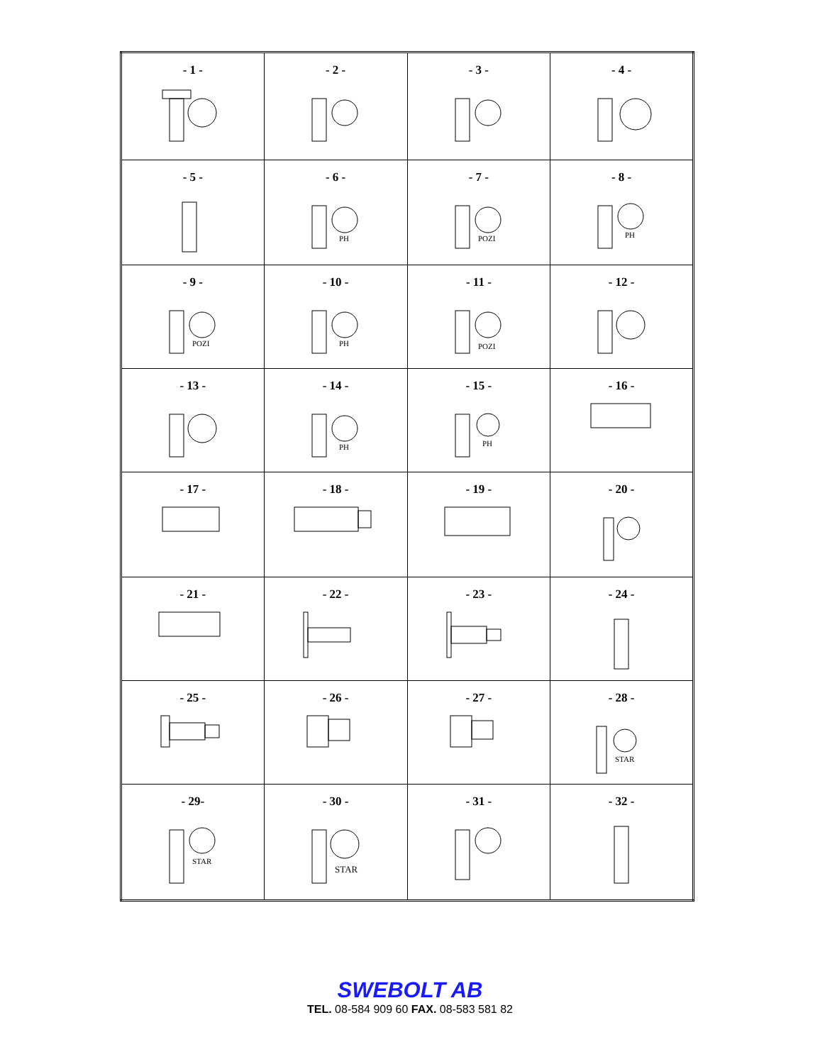| - 1 - | - 2 - | - 3 - | - 4 - |
| - 5 - | - 6 - PH | - 7 - POZI | - 8 - PH |
| - 9 - POZI | - 10 - PH | - 11 - POZI | - 12 - |
| - 13 - | - 14 - PH | - 15 - PH | - 16 - |
| - 17 - | - 18 - | - 19 - | - 20 - |
| - 21 - | - 22 - | - 23 - | - 24 - |
| - 25 - | - 26 - | - 27 - | - 28 - STAR |
| - 29- STAR | - 30 - STAR | - 31 - | - 32 - |
SWEBOLT AB
TEL. 08-584 909 60 FAX. 08-583 581 82